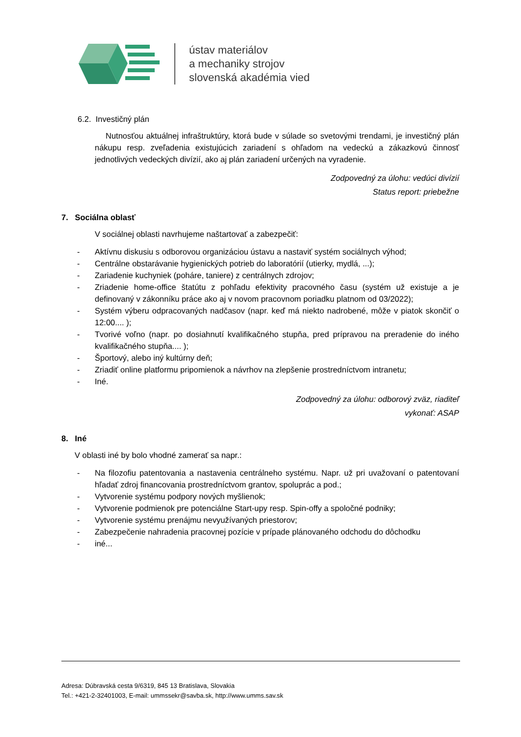ústav materiálov
a mechaniky strojov
slovenská akadémia vied
6.2. Investičný plán
Nutnosťou aktuálnej infraštruktúry, ktorá bude v súlade so svetovými trendami, je investičný plán nákupu resp. zveľadenia existujúcich zariadení s ohľadom na vedeckú a zákazkovú činnosť jednotlivých vedeckých divízií, ako aj plán zariadení určených na vyradenie.
Zodpovedný za úlohu: vedúci divízií
Status report: priebežne
7. Sociálna oblasť
V sociálnej oblasti navrhujeme naštartovať a zabezpečiť:
- Aktívnu diskusiu s odborovou organizáciou ústavu a nastaviť systém sociálnych výhod;
- Centrálne obstarávanie hygienických potrieb do laboratórií (utierky, mydlá, ...);
- Zariadenie kuchyniek (poháre, taniere) z centrálnych zdrojov;
- Zriadenie home-office štatútu z pohľadu efektivity pracovného času (systém už existuje a je definovaný v zákonníku práce ako aj v novom pracovnom poriadku platnom od 03/2022);
- Systém výberu odpracovaných nadčasov (napr. keď má niekto nadrobené, môže v piatok skončiť o 12:00.... );
- Tvorivé voľno (napr. po dosiahnutí kvalifikačného stupňa, pred prípravou na preradenie do iného kvalifikačného stupňa.... );
- Športový, alebo iný kultúrny deň;
- Zriadiť online platformu pripomienok a návrhov na zlepšenie prostredníctvom intranetu;
- Iné.
Zodpovedný za úlohu: odborový zväz, riaditeľ
vykonať: ASAP
8. Iné
V oblasti iné by bolo vhodné zamerať sa napr.:
- Na filozofiu patentovania a nastavenia centrálneho systému. Napr. už pri uvažovaní o patentovaní hľadať zdroj financovania prostredníctvom grantov, spoluprác a pod.;
- Vytvorenie systému podpory nových myšlienok;
- Vytvorenie podmienok pre potenciálne Start-upy resp. Spin-offy a spoločné podniky;
- Vytvorenie systému prenájmu nevyužívaných priestorov;
- Zabezpečenie nahradenia pracovnej pozície v prípade plánovaného odchodu do dôchodku
- iné...
Adresa: Dúbravská cesta 9/6319, 845 13 Bratislava, Slovakia
Tel.: +421-2-32401003, E-mail: ummssekr@savba.sk, http://www.umms.sav.sk